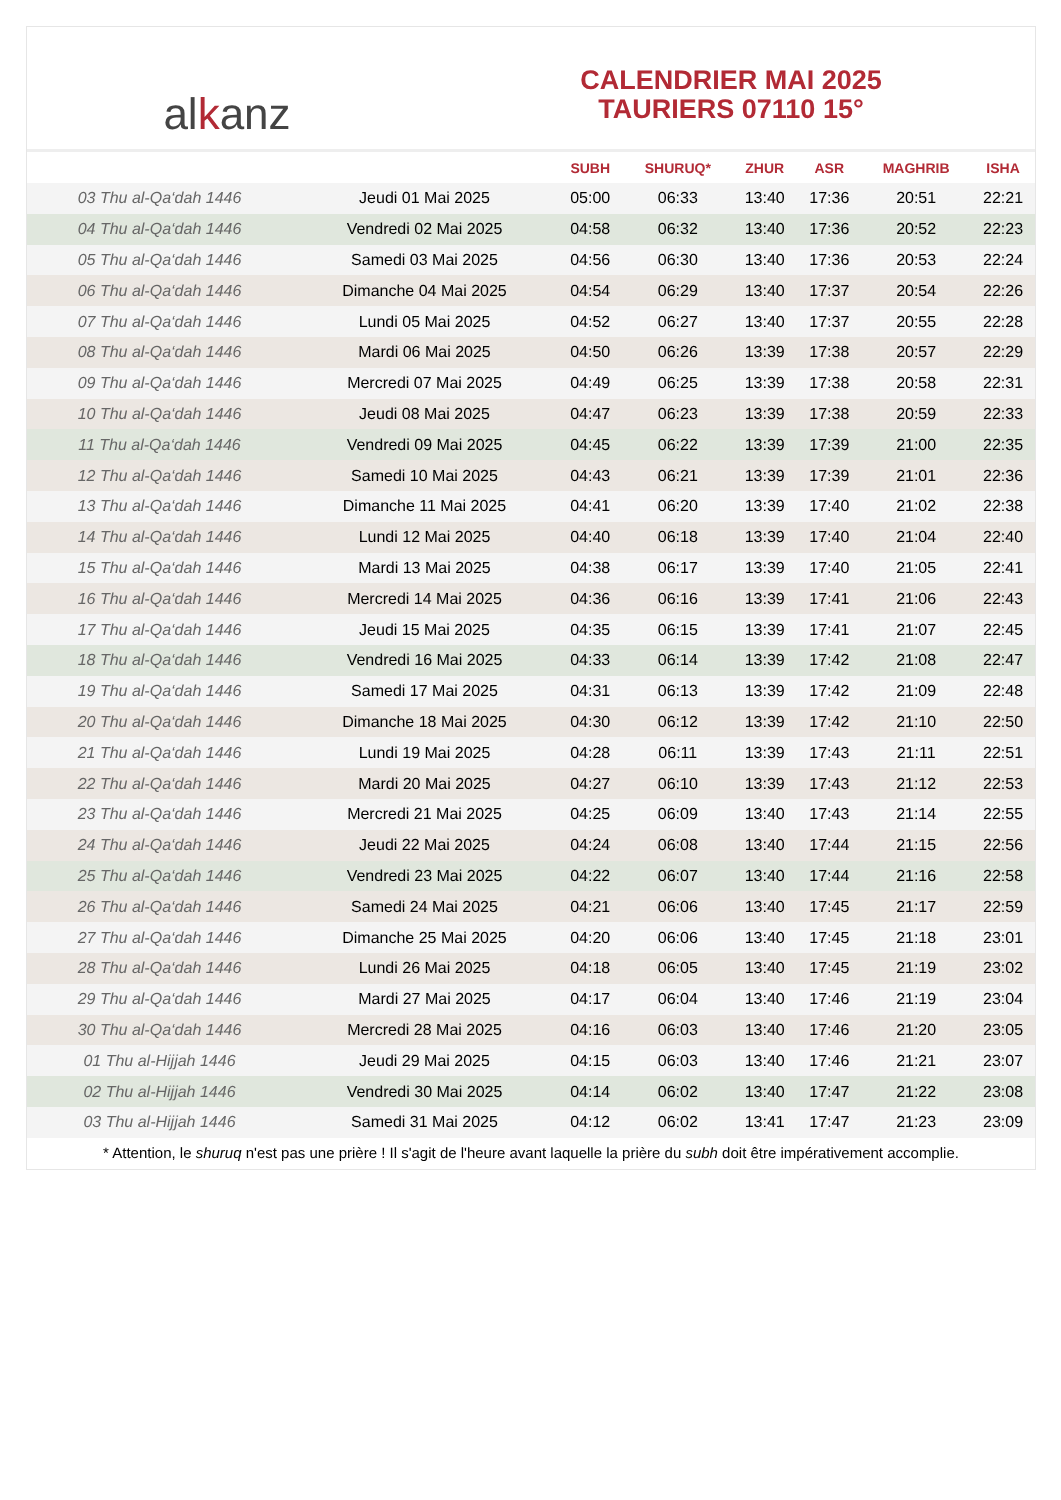al k anz
CALENDRIER MAI 2025
TAURIERS 07110 15°
| | | SUBH | SHURUQ* | ZHUR | ASR | MAGHRIB | ISHA |
| --- | --- | --- | --- | --- | --- | --- | --- |
| 03 Thu al-Qa‘dah 1446 | Jeudi 01 Mai 2025 | 05:00 | 06:33 | 13:40 | 17:36 | 20:51 | 22:21 |
| 04 Thu al-Qa‘dah 1446 | Vendredi 02 Mai 2025 | 04:58 | 06:32 | 13:40 | 17:36 | 20:52 | 22:23 |
| 05 Thu al-Qa‘dah 1446 | Samedi 03 Mai 2025 | 04:56 | 06:30 | 13:40 | 17:36 | 20:53 | 22:24 |
| 06 Thu al-Qa‘dah 1446 | Dimanche 04 Mai 2025 | 04:54 | 06:29 | 13:40 | 17:37 | 20:54 | 22:26 |
| 07 Thu al-Qa‘dah 1446 | Lundi 05 Mai 2025 | 04:52 | 06:27 | 13:40 | 17:37 | 20:55 | 22:28 |
| 08 Thu al-Qa‘dah 1446 | Mardi 06 Mai 2025 | 04:50 | 06:26 | 13:39 | 17:38 | 20:57 | 22:29 |
| 09 Thu al-Qa‘dah 1446 | Mercredi 07 Mai 2025 | 04:49 | 06:25 | 13:39 | 17:38 | 20:58 | 22:31 |
| 10 Thu al-Qa‘dah 1446 | Jeudi 08 Mai 2025 | 04:47 | 06:23 | 13:39 | 17:38 | 20:59 | 22:33 |
| 11 Thu al-Qa‘dah 1446 | Vendredi 09 Mai 2025 | 04:45 | 06:22 | 13:39 | 17:39 | 21:00 | 22:35 |
| 12 Thu al-Qa‘dah 1446 | Samedi 10 Mai 2025 | 04:43 | 06:21 | 13:39 | 17:39 | 21:01 | 22:36 |
| 13 Thu al-Qa‘dah 1446 | Dimanche 11 Mai 2025 | 04:41 | 06:20 | 13:39 | 17:40 | 21:02 | 22:38 |
| 14 Thu al-Qa‘dah 1446 | Lundi 12 Mai 2025 | 04:40 | 06:18 | 13:39 | 17:40 | 21:04 | 22:40 |
| 15 Thu al-Qa‘dah 1446 | Mardi 13 Mai 2025 | 04:38 | 06:17 | 13:39 | 17:40 | 21:05 | 22:41 |
| 16 Thu al-Qa‘dah 1446 | Mercredi 14 Mai 2025 | 04:36 | 06:16 | 13:39 | 17:41 | 21:06 | 22:43 |
| 17 Thu al-Qa‘dah 1446 | Jeudi 15 Mai 2025 | 04:35 | 06:15 | 13:39 | 17:41 | 21:07 | 22:45 |
| 18 Thu al-Qa‘dah 1446 | Vendredi 16 Mai 2025 | 04:33 | 06:14 | 13:39 | 17:42 | 21:08 | 22:47 |
| 19 Thu al-Qa‘dah 1446 | Samedi 17 Mai 2025 | 04:31 | 06:13 | 13:39 | 17:42 | 21:09 | 22:48 |
| 20 Thu al-Qa‘dah 1446 | Dimanche 18 Mai 2025 | 04:30 | 06:12 | 13:39 | 17:42 | 21:10 | 22:50 |
| 21 Thu al-Qa‘dah 1446 | Lundi 19 Mai 2025 | 04:28 | 06:11 | 13:39 | 17:43 | 21:11 | 22:51 |
| 22 Thu al-Qa‘dah 1446 | Mardi 20 Mai 2025 | 04:27 | 06:10 | 13:39 | 17:43 | 21:12 | 22:53 |
| 23 Thu al-Qa‘dah 1446 | Mercredi 21 Mai 2025 | 04:25 | 06:09 | 13:40 | 17:43 | 21:14 | 22:55 |
| 24 Thu al-Qa‘dah 1446 | Jeudi 22 Mai 2025 | 04:24 | 06:08 | 13:40 | 17:44 | 21:15 | 22:56 |
| 25 Thu al-Qa‘dah 1446 | Vendredi 23 Mai 2025 | 04:22 | 06:07 | 13:40 | 17:44 | 21:16 | 22:58 |
| 26 Thu al-Qa‘dah 1446 | Samedi 24 Mai 2025 | 04:21 | 06:06 | 13:40 | 17:45 | 21:17 | 22:59 |
| 27 Thu al-Qa‘dah 1446 | Dimanche 25 Mai 2025 | 04:20 | 06:06 | 13:40 | 17:45 | 21:18 | 23:01 |
| 28 Thu al-Qa‘dah 1446 | Lundi 26 Mai 2025 | 04:18 | 06:05 | 13:40 | 17:45 | 21:19 | 23:02 |
| 29 Thu al-Qa‘dah 1446 | Mardi 27 Mai 2025 | 04:17 | 06:04 | 13:40 | 17:46 | 21:19 | 23:04 |
| 30 Thu al-Qa‘dah 1446 | Mercredi 28 Mai 2025 | 04:16 | 06:03 | 13:40 | 17:46 | 21:20 | 23:05 |
| 01 Thu al-Hijjah 1446 | Jeudi 29 Mai 2025 | 04:15 | 06:03 | 13:40 | 17:46 | 21:21 | 23:07 |
| 02 Thu al-Hijjah 1446 | Vendredi 30 Mai 2025 | 04:14 | 06:02 | 13:40 | 17:47 | 21:22 | 23:08 |
| 03 Thu al-Hijjah 1446 | Samedi 31 Mai 2025 | 04:12 | 06:02 | 13:41 | 17:47 | 21:23 | 23:09 |
* Attention, le shuruq n'est pas une prière ! Il s'agit de l'heure avant laquelle la prière du subh doit être impérativement accomplie.